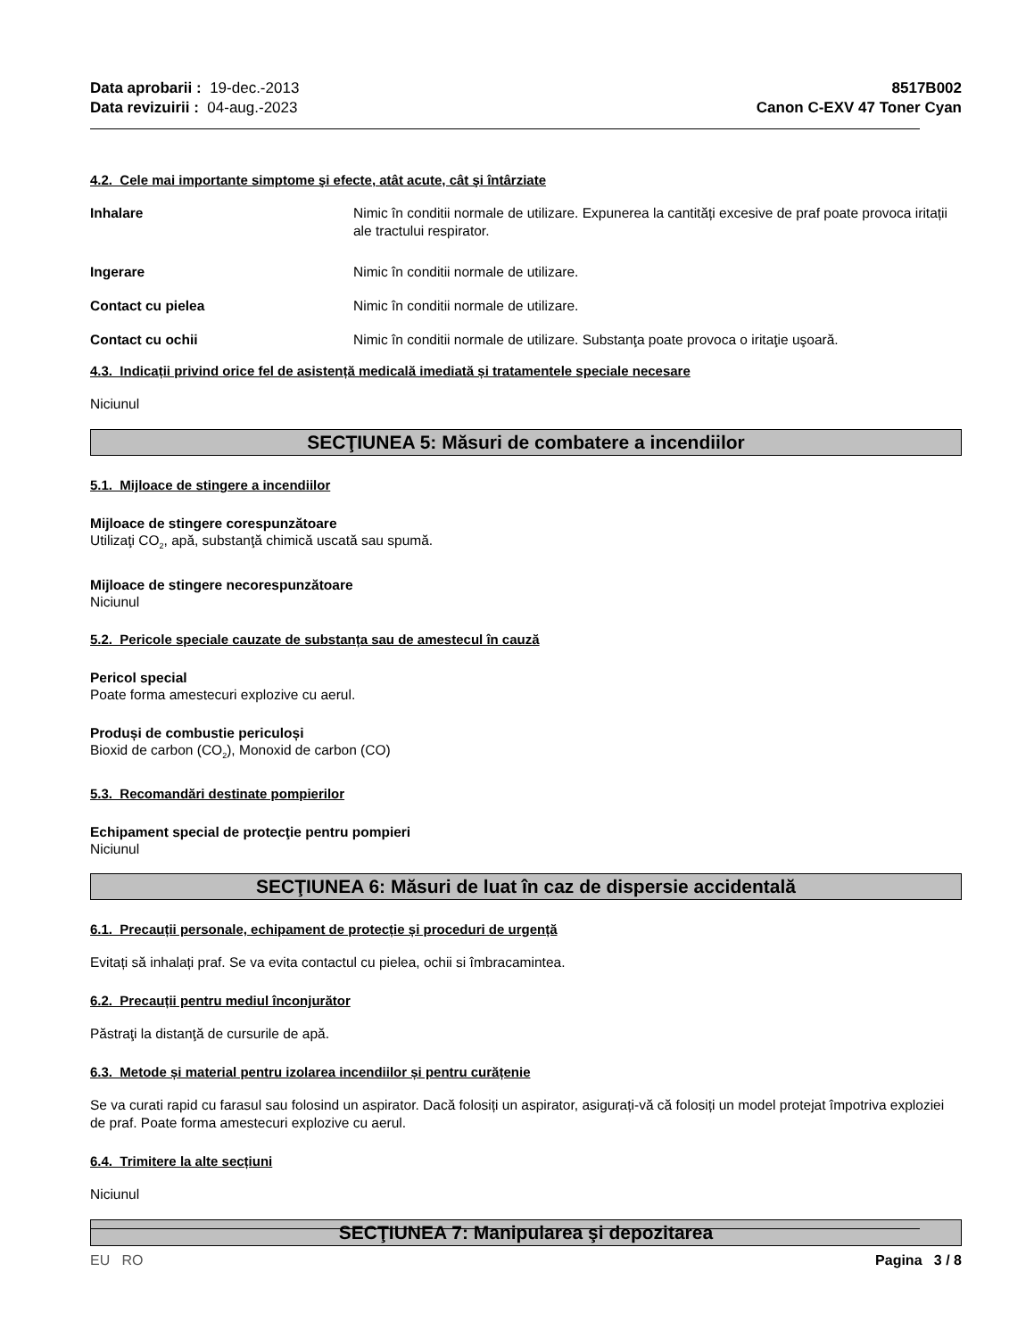Data aprobarii : 19-dec.-2013
Data revizuirii : 04-aug.-2023
8517B002
Canon C-EXV 47 Toner Cyan
4.2. Cele mai importante simptome şi efecte, atât acute, cât şi întârziate
Inhalare Nimic în conditii normale de utilizare. Expunerea la cantități excesive de praf poate provoca iritații ale tractului respirator.
Ingerare Nimic în conditii normale de utilizare.
Contact cu pielea Nimic în conditii normale de utilizare.
Contact cu ochii Nimic în conditii normale de utilizare. Substanţa poate provoca o iritaţie uşoară.
4.3. Indicații privind orice fel de asistență medicală imediată și tratamentele speciale necesare
Niciunul
SECŢIUNEA 5: Măsuri de combatere a incendiilor
5.1. Mijloace de stingere a incendiilor
Mijloace de stingere corespunzătoare
Utilizaţi CO<sub>2</sub>, apă, substanţă chimică uscată sau spumă.
Mijloace de stingere necorespunzătoare
Niciunul
5.2. Pericole speciale cauzate de substanța sau de amestecul în cauză
Pericol special
Poate forma amestecuri explozive cu aerul.
Produși de combustie periculoși
Bioxid de carbon (CO<sub>2</sub>), Monoxid de carbon (CO)
5.3. Recomandări destinate pompierilor
Echipament special de protecţie pentru pompieri
Niciunul
SECŢIUNEA 6: Măsuri de luat în caz de dispersie accidentală
6.1. Precauții personale, echipament de protecție și proceduri de urgență
Evitați să inhalați praf. Se va evita contactul cu pielea, ochii si îmbracamintea.
6.2. Precauții pentru mediul înconjurător
Păstraţi la distanţă de cursurile de apă.
6.3. Metode și material pentru izolarea incendiilor și pentru curățenie
Se va curati rapid cu farasul sau folosind un aspirator. Dacă folosiți un aspirator, asigurați-vă că folosiți un model protejat împotriva exploziei de praf. Poate forma amestecuri explozive cu aerul.
6.4. Trimitere la alte secțiuni
Niciunul
SECŢIUNEA 7: Manipularea şi depozitarea
EU RO Pagina 3 / 8